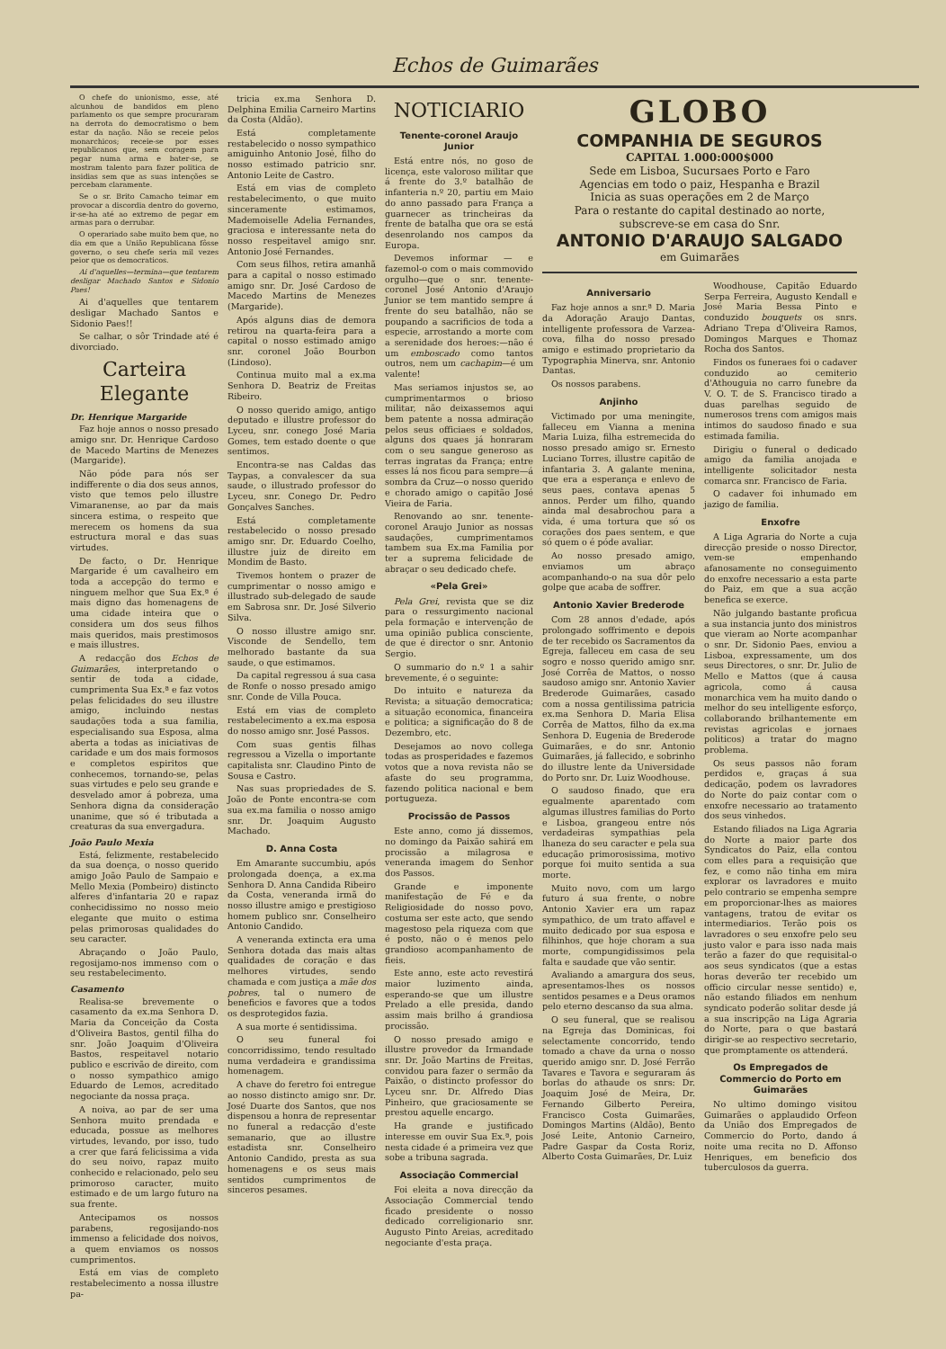Echos de Guimarães
O chefe do unionismo, esse, até alcunhou de bandidos em pleno parlamento os que sempre procuraram na derrota do democratismo o bem estar da nação. Não se receie pelos monarchicos; receie-se por esses republicanos que, sem coragem para pegar numa arma e bater-se, se mostram talento para fazer politica de insidias sem que as suas intenções se percebam claramente.
Se o sr. Brito Camacho teimar em provocar a discordia dentro do governo, ir-se-ha até ao extremo de pegar em armas para o derrubar.
O operariado sabe muito bem que, no dia em que a União Republicana fôsse governo, o seu chefe seria mil vezes peior que os democraticos.
Ai d'aquelles—termina—que tentarem desligar Machado Santos e Sidonio Paes!
Ai d'aquelles que tentarem desligar Machado Santos e Sidonio Paes!!
Se calhar, o sôr Trindade até é divorciado.
Carteira Elegante
Dr. Henrique Margaride
Faz hoje annos o nosso presado amigo snr. Dr. Henrique Cardoso de Macedo Martins de Menezes (Margaride).
Não póde para nós ser indifferente o dia dos seus annos, visto que temos pelo illustre Vimaranense, ao par da mais sincera estima, o respeito que merecem os homens da sua estructura moral e das suas virtudes.
De facto, o Dr. Henrique Margaride é um cavalheiro em toda a accepção do termo e ninguem melhor que Sua Ex.ª é mais digno das homenagens de uma cidade inteira que o considera um dos seus filhos mais queridos, mais prestimosos e mais illustres.
A redacção dos Echos de Guimarães, interpretando o sentir de toda a cidade, cumprimenta Sua Ex.ª e faz votos pelas felicidades do seu illustre amigo, incluindo nestas saudações toda a sua familia, especialisando sua Esposa, alma aberta a todas as iniciativas de caridade e um dos mais formosos e completos espiritos que conhecemos, tornando-se, pelas suas virtudes e pelo seu grande e desvelado amor á pobreza, uma Senhora digna da consideração unanime, que só é tributada a creaturas da sua envergadura.
João Paulo Mexia
Está, felizmente, restabelecido da sua doença, o nosso querido amigo João Paulo de Sampaio e Mello Mexia (Pombeiro) distincto alferes d'infantaria 20 e rapaz conhecidissimo no nosso meio elegante que muito o estima pelas primorosas qualidades do seu caracter.
Abraçando o João Paulo, regosijamo-nos immenso com o seu restabelecimento.
Casamento
Realisa-se brevemente o casamento da ex.ma Senhora D. Maria da Conceição da Costa d'Oliveira Bastos, gentil filha do snr. João Joaquim d'Oliveira Bastos, respeitavel notario publico e escrivão de direito, com o nosso sympathico amigo Eduardo de Lemos, acreditado negociante da nossa praça.
A noiva, ao par de ser uma Senhora muito prendada e educada, possue as melhores virtudes, levando, por isso, tudo a crer que fará felicissima a vida do seu noivo, rapaz muito conhecido e relacionado, pelo seu primoroso caracter, muito estimado e de um largo futuro na sua frente.
Antecipamos os nossos parabens, regosijando-nos immenso a felicidade dos noivos, a quem enviamos os nossos cumprimentos.
Está em vias de completo restabelecimento a nossa illustre pa-
tricia ex.ma Senhora D. Delphina Emilia Carneiro Martins da Costa (Aldão).
Está completamente restabelecido o nosso sympathico amiguinho Antonio José, filho do nosso estimado patricio snr. Antonio Leite de Castro.
Está em vias de completo restabelecimento, o que muito sinceramente estimamos, Mademoiselle Adelia Fernandes, graciosa e interessante neta do nosso respeitavel amigo snr. Antonio José Fernandes.
Com seus filhos, retira amanhã para a capital o nosso estimado amigo snr. Dr. José Cardoso de Macedo Martins de Menezes (Margaride).
Após alguns dias de demora retirou na quarta-feira para a capital o nosso estimado amigo snr. coronel João Bourbon (Lindoso).
Continua muito mal a ex.ma Senhora D. Beatriz de Freitas Ribeiro.
O nosso querido amigo, antigo deputado e illustre professor do Lyceu, snr. conego José Maria Gomes, tem estado doente o que sentimos.
Encontra-se nas Caldas das Taypas, a convalescer da sua saude, o illustrado professor do Lyceu, snr. Conego Dr. Pedro Gonçalves Sanches.
Está completamente restabelecido o nosso presado amigo snr. Dr. Eduardo Coelho, illustre juiz de direito em Mondim de Basto.
Tivemos hontem o prazer de cumprimentar o nosso amigo e illustrado sub-delegado de saude em Sabrosa snr. Dr. José Silverio Silva.
O nosso illustre amigo snr. Visconde de Sendello, tem melhorado bastante da sua saude, o que estimamos.
Da capital regressou á sua casa de Ronfe o nosso presado amigo snr. Conde de Villa Pouca.
Está em vias de completo restabelecimento a ex.ma esposa do nosso amigo snr. José Passos.
Com suas gentis filhas regressou a Vizella o importante capitalista snr. Claudino Pinto de Sousa e Castro.
Nas suas propriedades de S. João de Ponte encontra-se com sua ex.ma familia o nosso amigo snr. Dr. Joaquim Augusto Machado.
D. Anna Costa
Em Amarante succumbiu, após prolongada doença, a ex.ma Senhora D. Anna Candida Ribeiro da Costa, veneranda irmã do nosso illustre amigo e prestigioso homem publico snr. Conselheiro Antonio Candido.
A veneranda extincta era uma Senhora dotada das mais altas qualidades de coração e das melhores virtudes, sendo chamada e com justiça a mãe dos pobres, tal o numero de beneficios e favores que a todos os desprotegidos fazia.
A sua morte é sentidissima.
O seu funeral foi concorridissimo, tendo resultado numa verdadeira e grandissima homenagem.
A chave do feretro foi entregue ao nosso distincto amigo snr. Dr. José Duarte dos Santos, que nos dispensou a honra de representar no funeral a redacção d'este semanario, que ao illustre estadista snr. Conselheiro Antonio Candido, presta as sua homenagens e os seus mais sentidos cumprimentos de sinceros pesames.
NOTICIARIO
Tenente-coronel Araujo Junior
Está entre nós, no goso de licença, este valoroso militar que á frente do 3.º batalhão de infanteria n.º 20, partiu em Maio do anno passado para França a guarnecer as trincheiras da frente de batalha que ora se está desenrolando nos campos da Europa.
Devemos informar — e fazemol-o com o mais commovido orgulho—que o snr. tenente-coronel José Antonio d'Araujo Junior se tem mantido sempre á frente do seu batalhão, não se poupando a sacrificios de toda a especie, arrostando a morte com a serenidade dos heroes:—não é um emboscado como tantos outros, nem um cachapim—é um valente!
Mas seriamos injustos se, ao cumprimentarmos o brioso militar, não deixassemos aqui bem patente a nossa admiração pelos seus officiaes e soldados, alguns dos quaes já honraram com o seu sangue generoso as terras ingratas da França; entre esses lá nos ficou para sempre—á sombra da Cruz—o nosso querido e chorado amigo o capitão José Vieira de Faria.
Renovando ao snr. tenente-coronel Araujo Junior as nossas saudações, cumprimentamos tambem sua Ex.ma Familia por ter a suprema felicidade de abraçar o seu dedicado chefe.
«Pela Grei»
Pela Grei, revista que se diz para o ressurgimento nacional pela formação e intervenção de uma opinião publica consciente, de que é director o snr. Antonio Sergio.
O summario do n.º 1 a sahir brevemente, é o seguinte:
Do intuito e natureza da Revista; a situação democratica; a situação economica, financeira e politica; a significação do 8 de Dezembro, etc.
Desejamos ao novo collega todas as prosperidades e fazemos votos que a nova revista não se afaste do seu programma, fazendo politica nacional e bem portugueza.
Procissão de Passos
Este anno, como já dissemos, no domingo da Paixão sahirá em procissão a milagrosa e veneranda imagem do Senhor dos Passos.
Grande e imponente manifestação de Fé e da Religiosidade do nosso povo, costuma ser este acto, que sendo magestoso pela riqueza com que é posto, não o é menos pelo grandioso acompanhamento de fieis.
Este anno, este acto revestirá maior luzimento ainda, esperando-se que um illustre Prelado a elle presida, dando assim mais brilho á grandiosa procissão.
O nosso presado amigo e illustre provedor da Irmandade snr. Dr. João Martins de Freitas, convidou para fazer o sermão da Paixão, o distincto professor do Lyceu snr. Dr. Alfredo Dias Pinheiro, que graciosamente se prestou aquelle encargo.
Ha grande e justificado interesse em ouvir Sua Ex.ª, pois nesta cidade é a primeira vez que sobe a tribuna sagrada.
Associação Commercial
Foi eleita a nova direcção da Associação Commercial tendo ficado presidente o nosso dedicado correligionario snr. Augusto Pinto Areias, acreditado negociante d'esta praça.
GLOBO
COMPANHIA DE SEGUROS
CAPITAL 1.000:000$000
Sede em Lisboa, Sucursaes Porto e Faro
Agencias em todo o paiz, Hespanha e Brazil
Inicia as suas operações em 2 de Março
Para o restante do capital destinado ao norte,
subscreve-se em casa do Snr.
ANTONIO D'ARAUJO SALGADO
em Guimarães
Anniversario
Faz hoje annos a snr.ª D. Maria da Adoração Araujo Dantas, intelligente professora de Varzea-cova, filha do nosso presado amigo e estimado proprietario da Typographia Minerva, snr. Antonio Dantas.
Os nossos parabens.
Anjinho
Victimado por uma meningite, falleceu em Vianna a menina Maria Luiza, filha estremecida do nosso presado amigo sr. Ernesto Luciano Torres, illustre capitão de infantaria 3. A galante menina, que era a esperança e enlevo de seus paes, contava apenas 5 annos. Perder um filho, quando ainda mal desabrochou para a vida, é uma tortura que só os corações dos paes sentem, e que só quem o é póde avaliar.
Ao nosso presado amigo, enviamos um abraço acompanhando-o na sua dôr pelo golpe que acaba de soffrer.
Antonio Xavier Brederode
Com 28 annos d'edade, após prolongado soffrimento e depois de ter recebido os Sacramentos da Egreja, falleceu em casa de seu sogro e nosso querido amigo snr. José Corrêa de Mattos, o nosso saudoso amigo snr. Antonio Xavier Brederode Guimarães, casado com a nossa gentilissima patricia ex.ma Senhora D. Maria Elisa Corrêa de Mattos, filho da ex.ma Senhora D. Eugenia de Brederode Guimarães, e do snr. Antonio Guimarães, já fallecido, e sobrinho do illustre lente da Universidade do Porto snr. Dr. Luiz Woodhouse.
O saudoso finado, que era egualmente aparentado com algumas illustres familias do Porto e Lisboa, grangeou entre nós verdadeiras sympathias pela lhaneza do seu caracter e pela sua educação primorosissima, motivo porque foi muito sentida a sua morte.
Muito novo, com um largo futuro á sua frente, o nobre Antonio Xavier era um rapaz sympathico, de um trato affavel e muito dedicado por sua esposa e filhinhos, que hoje choram a sua morte, compungidissimos pela falta e saudade que vão sentir.
Avaliando a amargura dos seus, apresentamos-lhes os nossos sentidos pesames e a Deus oramos pelo eterno descanso da sua alma.
O seu funeral, que se realisou na Egreja das Dominicas, foi selectamente concorrido, tendo tomado a chave da urna o nosso querido amigo snr. D. José Ferrão Tavares e Tavora e seguraram ás borlas do athaude os snrs: Dr. Joaquim José de Meira, Dr. Fernando Gilberto Pereira, Francisco Costa Guimarães, Domingos Martins (Aldão), Bento José Leite, Antonio Carneiro, Padre Gaspar da Costa Roriz, Alberto Costa Guimarães, Dr. Luiz
Woodhouse, Capitão Eduardo Serpa Ferreira, Augusto Kendall e José Maria Bessa Pinto e conduzido bouquets os snrs. Adriano Trepa d'Oliveira Ramos, Domingos Marques e Thomaz Rocha dos Santos.
Findos os funeraes foi o cadaver conduzido ao cemiterio d'Athouguia no carro funebre da V. O. T. de S. Francisco tirado a duas parelhas seguido de numerosos trens com amigos mais intimos do saudoso finado e sua estimada familia.
Dirigiu o funeral o dedicado amigo da familia anojada e intelligente solicitador nesta comarca snr. Francisco de Faria.
O cadaver foi inhumado em jazigo de familia.
Enxofre
A Liga Agraria do Norte a cuja direcção preside o nosso Director, vem-se empenhando afanosamente no conseguimento do enxofre necessario a esta parte do Paiz, em que a sua acção benefica se exerce.
Não julgando bastante proficua a sua instancia junto dos ministros que vieram ao Norte acompanhar o snr. Dr. Sidonio Paes, enviou a Lisboa, expressamente, um dos seus Directores, o snr. Dr. Julio de Mello e Mattos (que á causa agricola, como á causa monarchica vem ha muito dando o melhor do seu intelligente esforço, collaborando brilhantemente em revistas agricolas e jornaes politicos) a tratar do magno problema.
Os seus passos não foram perdidos e, graças á sua dedicação, podem os lavradores do Norte do paiz contar com o enxofre necessario ao tratamento dos seus vinhedos.
Estando filiados na Liga Agraria do Norte a maior parte dos Syndicatos do Paiz, ella contou com elles para a requisição que fez, e como não tinha em mira explorar os lavradores e muito pelo contrario se empenha sempre em proporcionar-lhes as maiores vantagens, tratou de evitar os intermediarios. Terão pois os lavradores o seu enxofre pelo seu justo valor e para isso nada mais terão a fazer do que requisital-o aos seus syndicatos (que a estas horas deverão ter recebido um officio circular nesse sentido) e, não estando filiados em nenhum syndicato poderão solitar desde já a sua inscripção na Liga Agraria do Norte, para o que bastará dirigir-se ao respectivo secretario, que promptamente os attenderá.
Os Empregados de Commercio do Porto em Guimarães
No ultimo domingo visitou Guimarães o applaudido Orfeon da União dos Empregados de Commercio do Porto, dando á noite uma recita no D. Affonso Henriques, em beneficio dos tuberculosos da guerra.